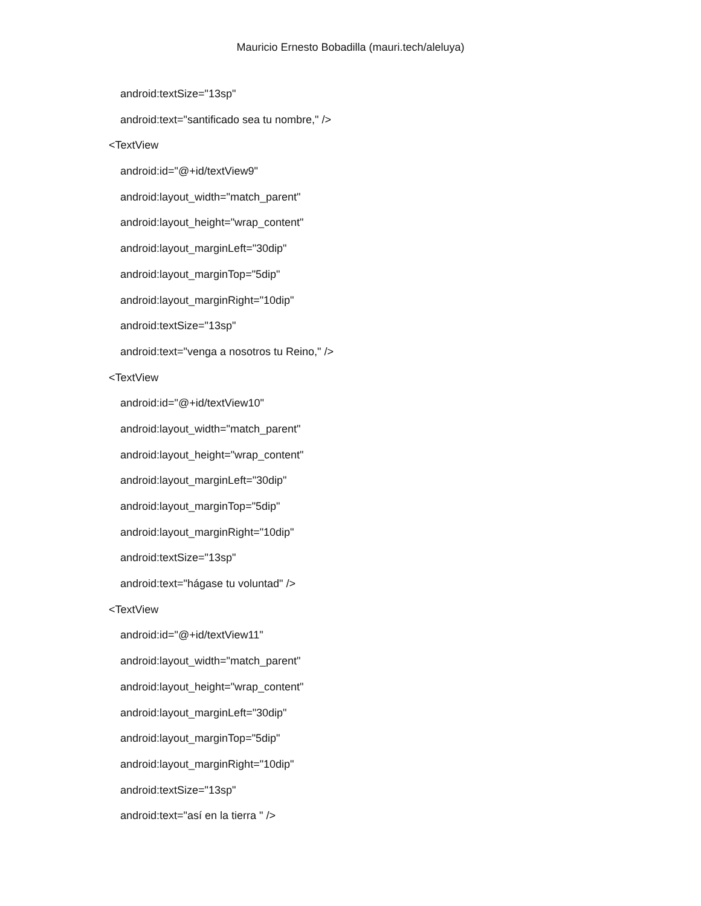Mauricio Ernesto Bobadilla (mauri.tech/aleluya)
android:textSize="13sp"
android:text="santificado sea tu nombre," />
<TextView
android:id="@+id/textView9"
android:layout_width="match_parent"
android:layout_height="wrap_content"
android:layout_marginLeft="30dip"
android:layout_marginTop="5dip"
android:layout_marginRight="10dip"
android:textSize="13sp"
android:text="venga a nosotros tu Reino," />
<TextView
android:id="@+id/textView10"
android:layout_width="match_parent"
android:layout_height="wrap_content"
android:layout_marginLeft="30dip"
android:layout_marginTop="5dip"
android:layout_marginRight="10dip"
android:textSize="13sp"
android:text="hágase tu voluntad" />
<TextView
android:id="@+id/textView11"
android:layout_width="match_parent"
android:layout_height="wrap_content"
android:layout_marginLeft="30dip"
android:layout_marginTop="5dip"
android:layout_marginRight="10dip"
android:textSize="13sp"
android:text="así en la tierra " />